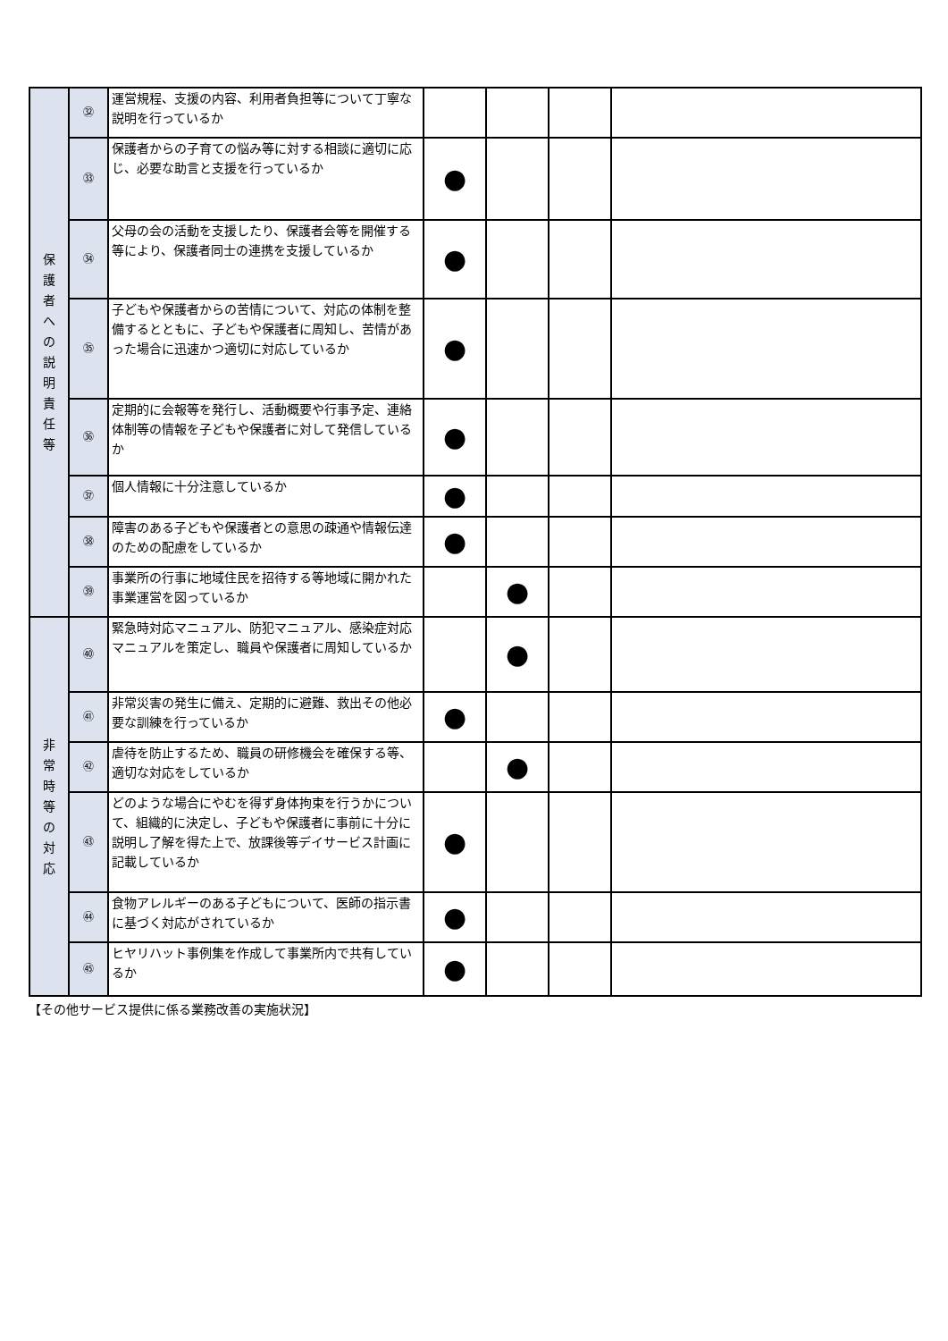| 保 護 者 へ の 説 明 責 任 等 | ㉜ | 運営規程、支援の内容、利用者負担等について丁寧な説明を行っているか | | | | |
| | ㉝ | 保護者からの子育ての悩み等に対する相談に適切に応じ、必要な助言と支援を行っているか | ● | | | |
| | ㉞ | 父母の会の活動を支援したり、保護者会等を開催する等により、保護者同士の連携を支援しているか | ● | | | |
| | ㉟ | 子どもや保護者からの苦情について、対応の体制を整備するとともに、子どもや保護者に周知し、苦情があった場合に迅速かつ適切に対応しているか | ● | | | |
| | ㊱ | 定期的に会報等を発行し、活動概要や行事予定、連絡体制等の情報を子どもや保護者に対して発信しているか | ● | | | |
| | ㊲ | 個人情報に十分注意しているか | ● | | | |
| | ㊳ | 障害のある子どもや保護者との意思の疎通や情報伝達のための配慮をしているか | ● | | | |
| | ㊴ | 事業所の行事に地域住民を招待する等地域に開かれた事業運営を図っているか | | ● | | |
| 非 常 時 等 の 対 応 | ㊵ | 緊急時対応マニュアル、防犯マニュアル、感染症対応マニュアルを策定し、職員や保護者に周知しているか | | ● | | |
| | ㊶ | 非常災害の発生に備え、定期的に避難、救出その他必要な訓練を行っているか | ● | | | |
| | ㊷ | 虐待を防止するため、職員の研修機会を確保する等、適切な対応をしているか | | ● | | |
| | ㊸ | どのような場合にやむを得ず身体拘束を行うかについて、組織的に決定し、子どもや保護者に事前に十分に説明し了解を得た上で、放課後等デイサービス計画に記載しているか | ● | | | |
| | ㊹ | 食物アレルギーのある子どもについて、医師の指示書に基づく対応がされているか | ● | | | |
| | ㊺ | ヒヤリハット事例集を作成して事業所内で共有しているか | ● | | | |
【その他サービス提供に係る業務改善の実施状況】